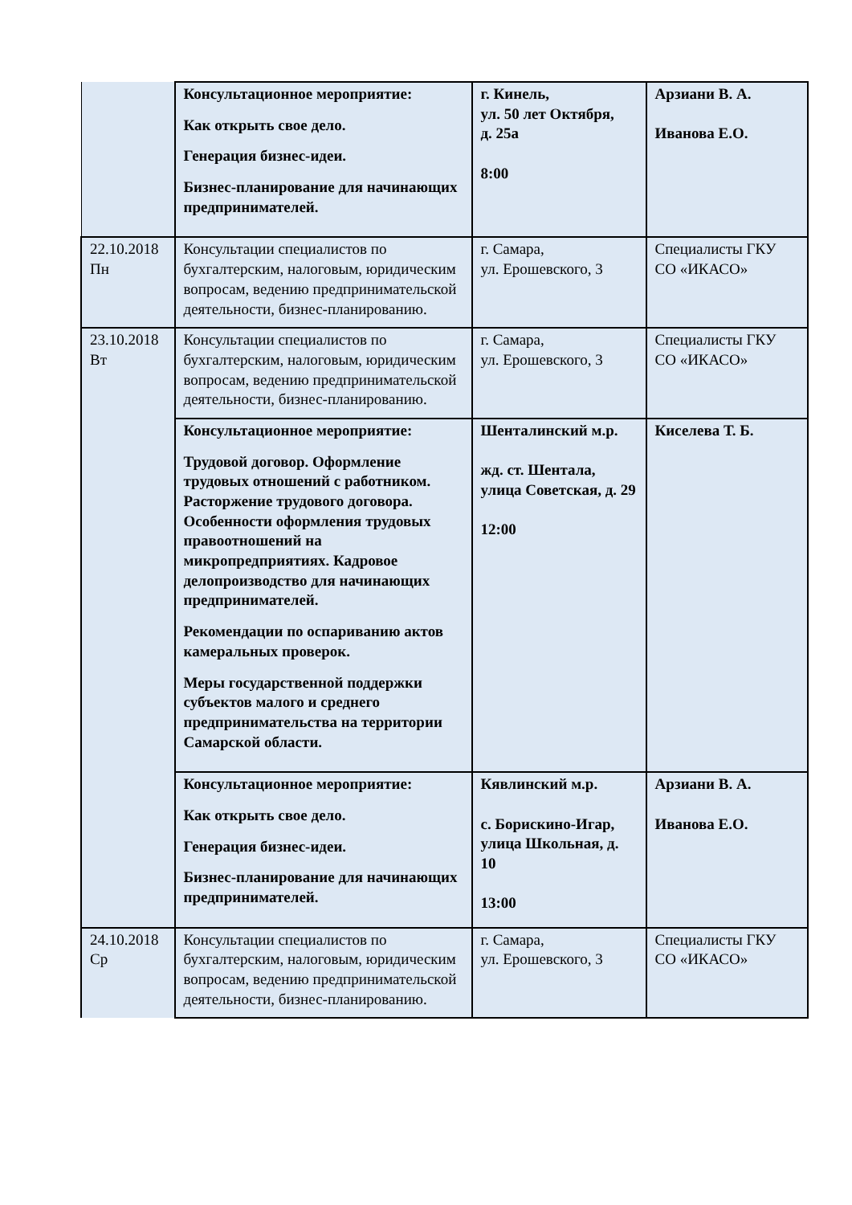| | Консультационное мероприятие: Как открыть свое дело. Генерация бизнес-идеи. Бизнес-планирование для начинающих предпринимателей. | г. Кинель, ул. 50 лет Октября, д. 25а 8:00 | Арзиани В. А. Иванова Е.О. |
| 22.10.2018 Пн | Консультации специалистов по бухгалтерским, налоговым, юридическим вопросам, ведению предпринимательской деятельности, бизнес-планированию. | г. Самара, ул. Ерошевского, 3 | Специалисты ГКУ СО «ИКАСО» |
| 23.10.2018 Вт | Консультации специалистов по бухгалтерским, налоговым, юридическим вопросам, ведению предпринимательской деятельности, бизнес-планированию. | г. Самара, ул. Ерошевского, 3 | Специалисты ГКУ СО «ИКАСО» |
| | Консультационное мероприятие: Трудовой договор. Оформление трудовых отношений с работником. Расторжение трудового договора. Особенности оформления трудовых правоотношений на микропредприятиях. Кадровое делопроизводство для начинающих предпринимателей. Рекомендации по оспариванию актов камеральных проверок. Меры государственной поддержки субъектов малого и среднего предпринимательства на территории Самарской области. | Шенталинский м.р. жд. ст. Шентала, улица Советская, д. 29 12:00 | Киселева Т. Б. |
| | Консультационное мероприятие: Как открыть свое дело. Генерация бизнес-идеи. Бизнес-планирование для начинающих предпринимателей. | Кявлинский м.р. с. Борискино-Игар, улица Школьная, д. 10 13:00 | Арзиани В. А. Иванова Е.О. |
| 24.10.2018 Ср | Консультации специалистов по бухгалтерским, налоговым, юридическим вопросам, ведению предпринимательской деятельности, бизнес-планированию. | г. Самара, ул. Ерошевского, 3 | Специалисты ГКУ СО «ИКАСО» |